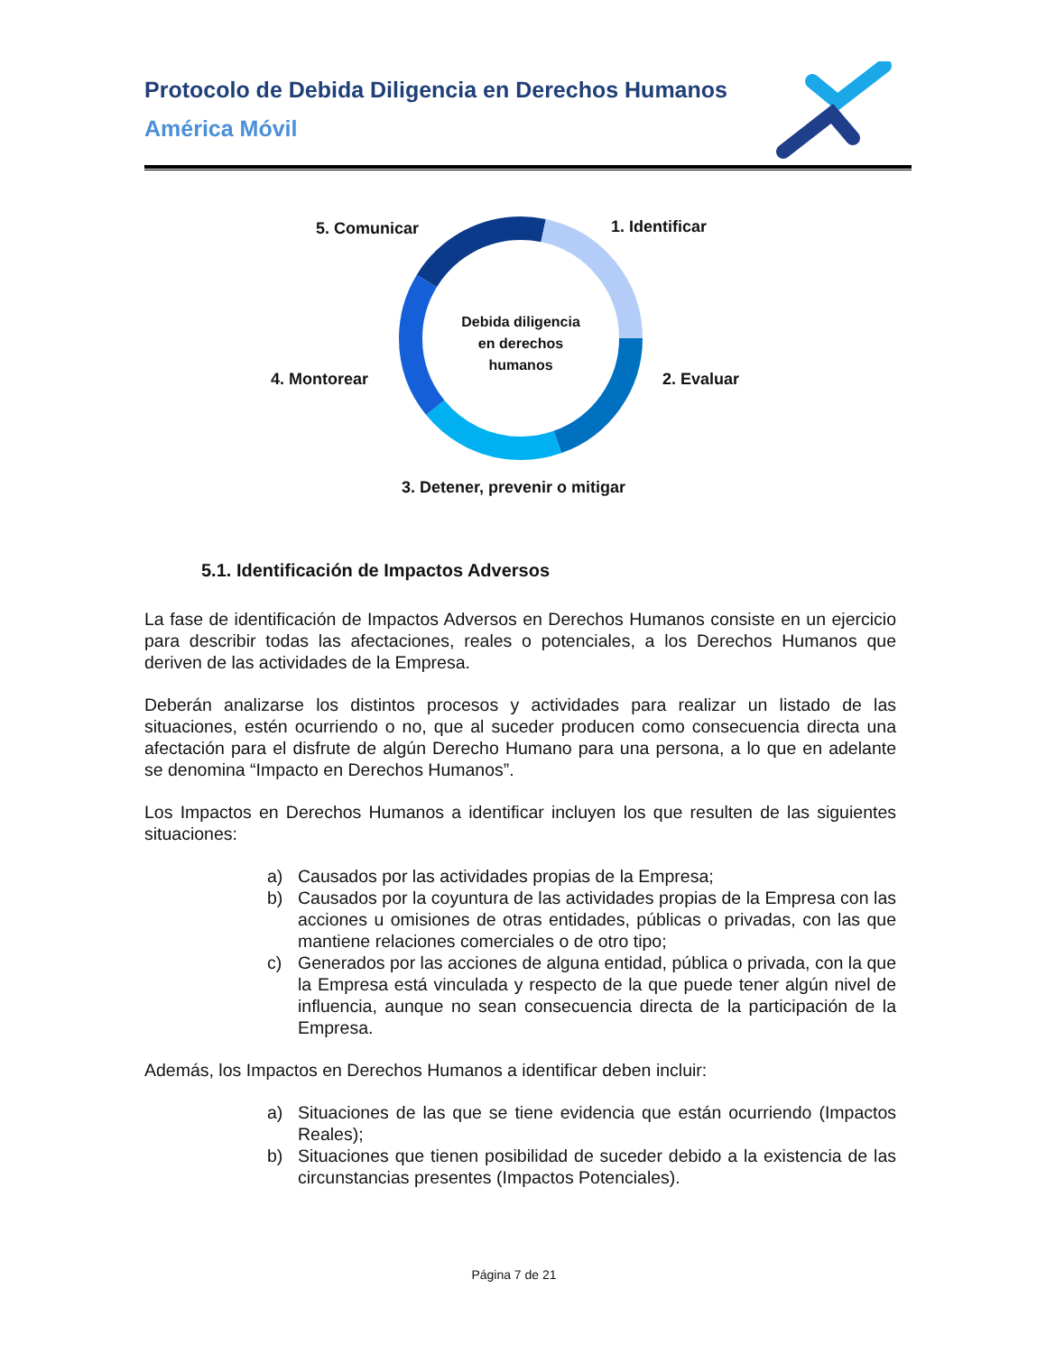Protocolo de Debida Diligencia en Derechos Humanos
América Móvil
5. Comunicar 1. Identificar
Debida diligencia en derechos humanos
4. Montorear 2. Evaluar
3. Detener, prevenir o mitigar
5.1. Identificación de Impactos Adversos
La fase de identificación de Impactos Adversos en Derechos Humanos consiste en un ejercicio para describir todas las afectaciones, reales o potenciales, a los Derechos Humanos que deriven de las actividades de la Empresa.
Deberán analizarse los distintos procesos y actividades para realizar un listado de las situaciones, estén ocurriendo o no, que al suceder producen como consecuencia directa una afectación para el disfrute de algún Derecho Humano para una persona, a lo que en adelante se denomina “Impacto en Derechos Humanos”.
Los Impactos en Derechos Humanos a identificar incluyen los que resulten de las siguientes situaciones:
a) Causados por las actividades propias de la Empresa;
b) Causados por la coyuntura de las actividades propias de la Empresa con las acciones u omisiones de otras entidades, públicas o privadas, con las que mantiene relaciones comerciales o de otro tipo;
c) Generados por las acciones de alguna entidad, pública o privada, con la que la Empresa está vinculada y respecto de la que puede tener algún nivel de influencia, aunque no sean consecuencia directa de la participación de la Empresa.
Además, los Impactos en Derechos Humanos a identificar deben incluir:
a) Situaciones de las que se tiene evidencia que están ocurriendo (Impactos Reales);
b) Situaciones que tienen posibilidad de suceder debido a la existencia de las circunstancias presentes (Impactos Potenciales).
Página 7 de 21